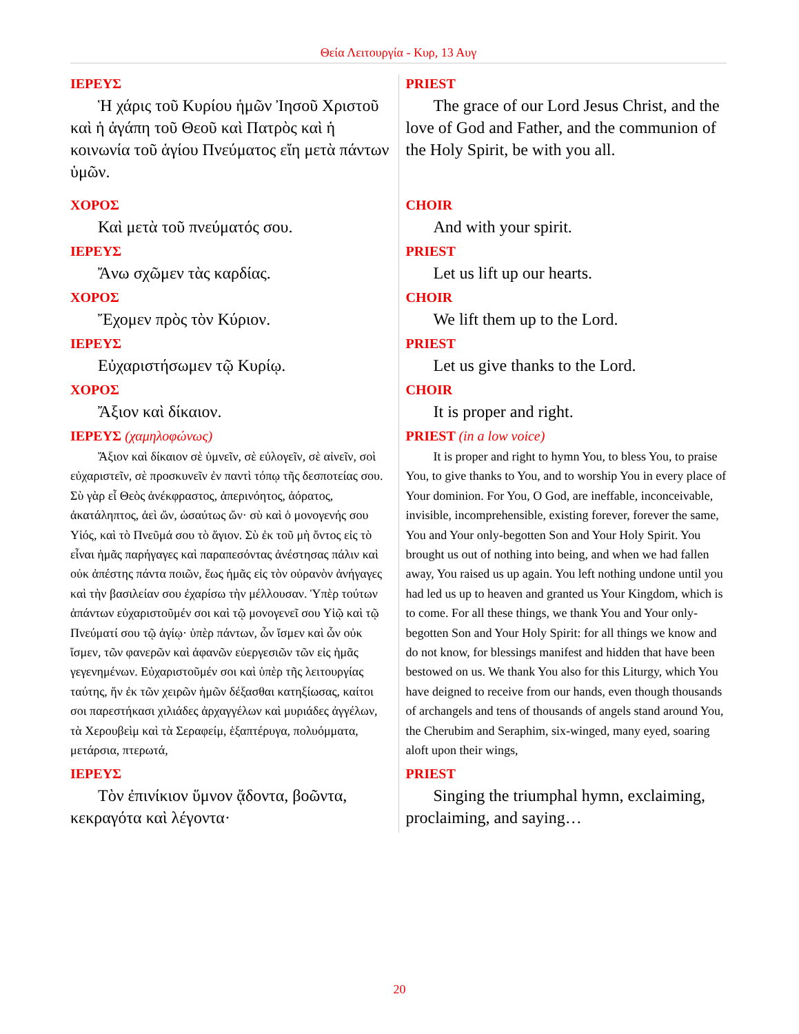Θεία Λειτουργία - Κυρ, 13 Αυγ
| ΙΕΡΕΥΣ Ἡ χάρις τοῦ Κυρίου ἡμῶν Ἰησοῦ Χριστοῦ καὶ ἡ ἀγάπη τοῦ Θεοῦ καὶ Πατρὸς καὶ ἡ κοινωνία τοῦ ἁγίου Πνεύματος εἴη μετὰ πάντων ὑμῶν. | PRIEST The grace of our Lord Jesus Christ, and the love of God and Father, and the communion of the Holy Spirit, be with you all. |
| ΧΟΡΟΣ Καὶ μετὰ τοῦ πνεύματός σου. | CHOIR And with your spirit. |
| ΙΕΡΕΥΣ Ἄνω σχῶμεν τὰς καρδίας. | PRIEST Let us lift up our hearts. |
| ΧΟΡΟΣ Ἔχομεν πρὸς τὸν Κύριον. | CHOIR We lift them up to the Lord. |
| ΙΕΡΕΥΣ Εὐχαριστήσωμεν τῷ Κυρίῳ. | PRIEST Let us give thanks to the Lord. |
| ΧΟΡΟΣ Ἄξιον καὶ δίκαιον. | CHOIR It is proper and right. |
| ΙΕΡΕΥΣ (χαμηλοφώνως) Ἄξιον καὶ δίκαιον σὲ ὑμνεῖν, σὲ εὐλογεῖν, σὲ αἰνεῖν, σοὶ εὐχαριστεῖν, σὲ προσκυνεῖν ἐν παντὶ τόπῳ τῆς δεσποτείας σου. Σὺ γὰρ εἶ Θεὸς ἀνέκφραστος, ἀπερινόητος, ἀόρατος, ἀκατάληπτος, ἀεὶ ὤν, ὡσαύτως ὤν· σὺ καὶ ὁ μονογενής σου Υἱός, καὶ τὸ Πνεῦμά σου τὸ ἅγιον. Σὺ ἐκ τοῦ μὴ ὄντος εἰς τὸ εἶναι ἡμᾶς παρήγαγες καὶ παραπεσόντας ἀνέστησας πάλιν καὶ οὐκ ἀπέστης πάντα ποιῶν, ἕως ἡμᾶς εἰς τὸν οὐρανὸν ἀνήγαγες καὶ τὴν βασιλείαν σου ἐχαρίσω τὴν μέλλουσαν. Ὑπὲρ τούτων ἁπάντων εὐχαριστοῦμέν σοι καὶ τῷ μονογενεῖ σου Υἱῷ καὶ τῷ Πνεύματί σου τῷ ἁγίῳ· ὑπὲρ πάντων, ὧν ἴσμεν καὶ ὧν οὐκ ἴσμεν, τῶν φανερῶν καὶ ἀφανῶν εὐεργεσιῶν τῶν εἰς ἡμᾶς γεγενημένων. Εὐχαριστοῦμέν σοι καὶ ὑπὲρ τῆς λειτουργίας ταύτης, ἥν ἐκ τῶν χειρῶν ἡμῶν δέξασθαι κατηξίωσας, καίτοι σοι παρεστήκασι χιλιάδες ἀρχαγγέλων καὶ μυριάδες ἀγγέλων, τὰ Χερουβεὶμ καὶ τὰ Σεραφείμ, ἑξαπτέρυγα, πολυόμματα, μετάρσια, πτερωτά, | PRIEST (in a low voice) It is proper and right to hymn You, to bless You, to praise You, to give thanks to You, and to worship You in every place of Your dominion. For You, O God, are ineffable, inconceivable, invisible, incomprehensible, existing forever, forever the same, You and Your only-begotten Son and Your Holy Spirit. You brought us out of nothing into being, and when we had fallen away, You raised us up again. You left nothing undone until you had led us up to heaven and granted us Your Kingdom, which is to come. For all these things, we thank You and Your only-begotten Son and Your Holy Spirit: for all things we know and do not know, for blessings manifest and hidden that have been bestowed on us. We thank You also for this Liturgy, which You have deigned to receive from our hands, even though thousands of archangels and tens of thousands of angels stand around You, the Cherubim and Seraphim, six-winged, many eyed, soaring aloft upon their wings, |
| ΙΕΡΕΥΣ Τὸν ἐπινίκιον ὕμνον ᾄδοντα, βοῶντα, κεκραγότα καὶ λέγοντα· | PRIEST Singing the triumphal hymn, exclaiming, proclaiming, and saying… |
20